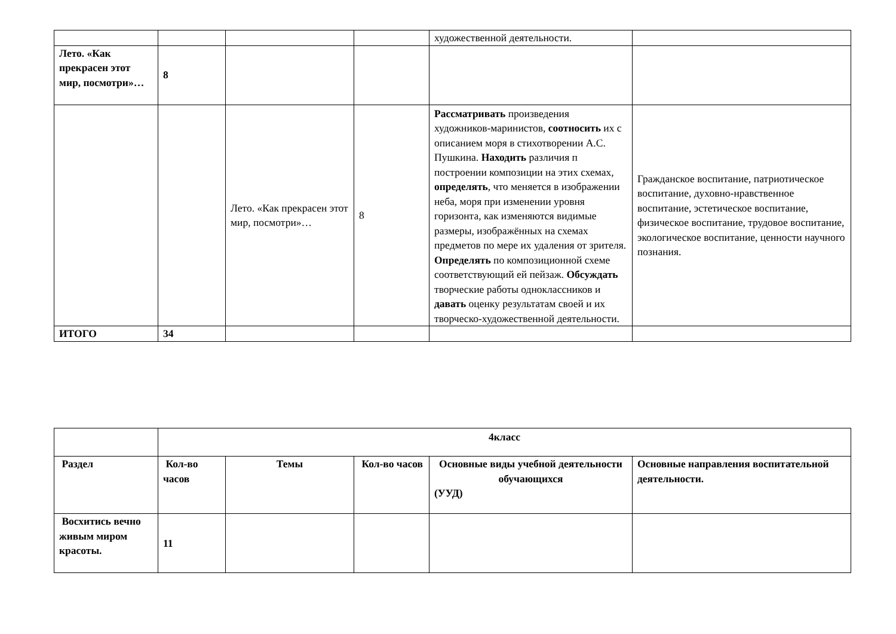| | | | | художественной деятельности. | |
| Лето. «Как прекрасен этот мир, посмотри»… | 8 | | | | |
| | | Лето. «Как прекрасен этот мир, посмотри»… | 8 | Рассматривать произведения художников-маринистов, соотносить их с описанием моря в стихотворении А.С. Пушкина. Находить различия п построении композиции на этих схемах, определять , что меняется в изображении неба, моря при изменении уровня горизонта, как изменяются видимые размеры, изображённых на схемах предметов по мере их удаления от зрителя. Определять по композиционной схеме соответствующий ей пейзаж. Обсуждать творческие работы одноклассников и давать оценку результатам своей и их творческо-художественной деятельности. | Гражданское воспитание, патриотическое воспитание, духовно-нравственное воспитание, эстетическое воспитание, физическое воспитание, трудовое воспитание, экологическое воспитание, ценности научного познания. |
| ИТОГО | 34 | | | | |
| | 4класс | | | | |
| Раздел | Кол-во часов | Темы | Кол-во часов | Основные виды учебной деятельности обучающихся (УУД) | Основные направления воспитательной деятельности. |
| Восхитись вечно живым миром красоты. | 11 | | | | |